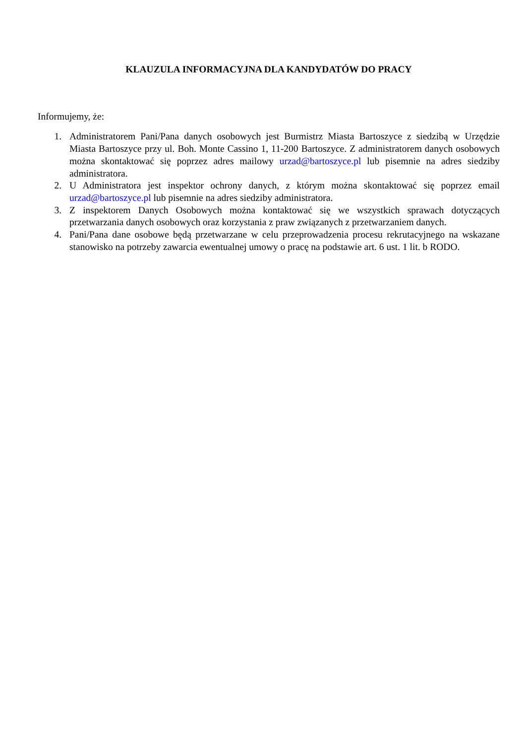KLAUZULA INFORMACYJNA DLA KANDYDATÓW DO PRACY
Informujemy, że:
1. Administratorem Pani/Pana danych osobowych jest Burmistrz Miasta Bartoszyce z siedzibą w Urzędzie Miasta Bartoszyce przy ul. Boh. Monte Cassino 1, 11-200 Bartoszyce. Z administratorem danych osobowych można skontaktować się poprzez adres mailowy urzad@bartoszyce.pl lub pisemnie na adres siedziby administratora.
2. U Administratora jest inspektor ochrony danych, z którym można skontaktować się poprzez email urzad@bartoszyce.pl lub pisemnie na adres siedziby administratora.
3. Z inspektorem Danych Osobowych można kontaktować się we wszystkich sprawach dotyczących przetwarzania danych osobowych oraz korzystania z praw związanych z przetwarzaniem danych.
4. Pani/Pana dane osobowe będą przetwarzane w celu przeprowadzenia procesu rekrutacyjnego na wskazane stanowisko na potrzeby zawarcia ewentualnej umowy o pracę na podstawie art. 6 ust. 1 lit. b RODO.